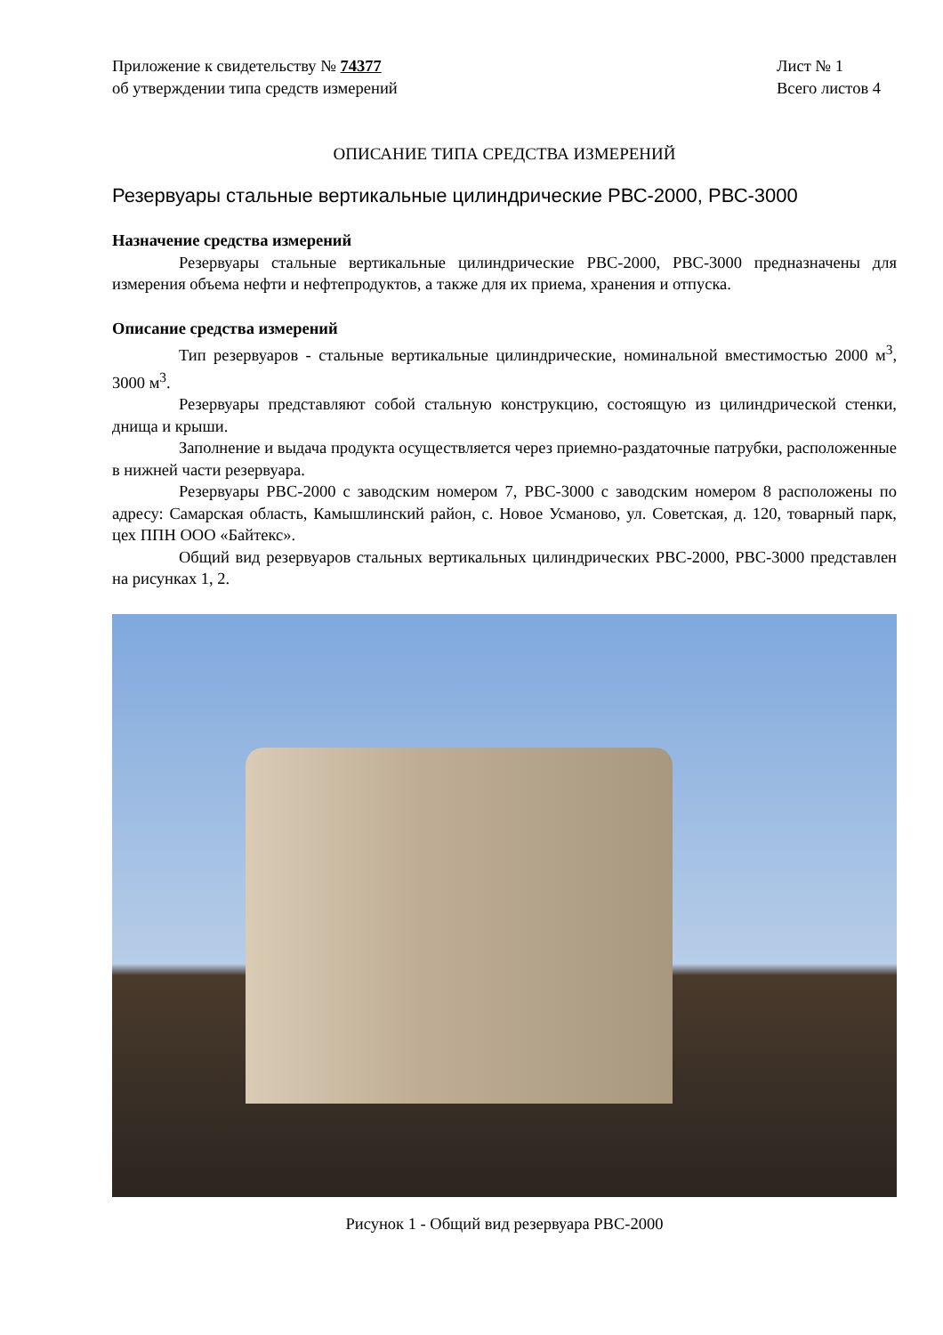Приложение к свидетельству № 74377
об утверждении типа средств измерений
Лист № 1
Всего листов 4
ОПИСАНИЕ ТИПА СРЕДСТВА ИЗМЕРЕНИЙ
Резервуары стальные вертикальные цилиндрические РВС-2000, РВС-3000
Назначение средства измерений
Резервуары стальные вертикальные цилиндрические РВС-2000, РВС-3000 предназначены для измерения объема нефти и нефтепродуктов, а также для их приема, хранения и отпуска.
Описание средства измерений
Тип резервуаров - стальные вертикальные цилиндрические, номинальной вместимостью 2000 м<sup>3</sup>, 3000 м<sup>3</sup>.
Резервуары представляют собой стальную конструкцию, состоящую из цилиндрической стенки, днища и крыши.
Заполнение и выдача продукта осуществляется через приемно-раздаточные патрубки, расположенные в нижней части резервуара.
Резервуары РВС-2000 с заводским номером 7, РВС-3000 с заводским номером 8 расположены по адресу: Самарская область, Камышлинский район, с. Новое Усманово, ул. Советская, д. 120, товарный парк, цех ППН ООО «Байтекс».
Общий вид резервуаров стальных вертикальных цилиндрических РВС-2000, РВС-3000 представлен на рисунках 1, 2.
Рисунок 1 - Общий вид резервуара РВС-2000